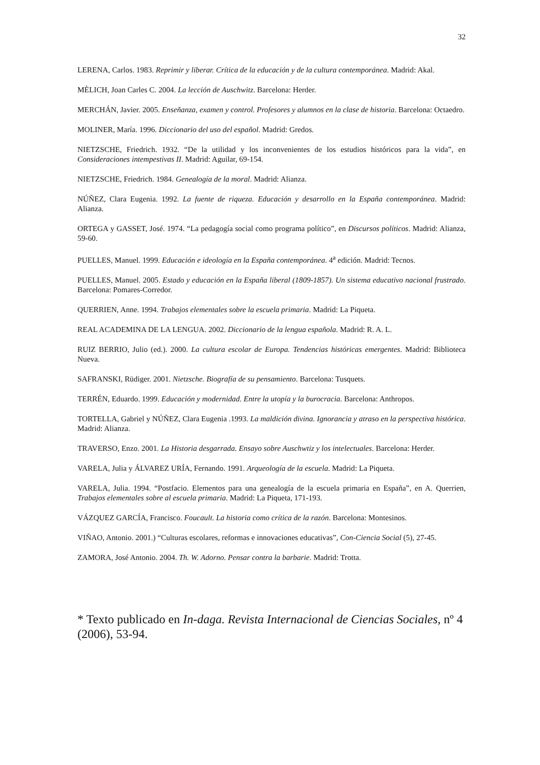32
LERENA, Carlos. 1983. Reprimir y liberar. Crítica de la educación y de la cultura contemporánea. Madrid: Akal.
MÈLICH, Joan Carles C. 2004. La lección de Auschwitz. Barcelona: Herder.
MERCHÁN, Javier. 2005. Enseñanza, examen y control. Profesores y alumnos en la clase de historia. Barcelona: Octaedro.
MOLINER, María. 1996. Diccionario del uso del español. Madrid: Gredos.
NIETZSCHE, Friedrich. 1932. “De la utilidad y los inconvenientes de los estudios históricos para la vida”, en Consideraciones intempestivas II. Madrid: Aguilar, 69-154.
NIETZSCHE, Friedrich. 1984. Genealogía de la moral. Madrid: Alianza.
NÚÑEZ, Clara Eugenia. 1992. La fuente de riqueza. Educación y desarrollo en la España contemporánea. Madrid: Alianza.
ORTEGA y GASSET, José. 1974. “La pedagogía social como programa político”, en Discursos políticos. Madrid: Alianza, 59-60.
PUELLES, Manuel. 1999. Educación e ideología en la España contemporánea. 4<sup>a</sup> edición. Madrid: Tecnos.
PUELLES, Manuel. 2005. Estado y educación en la España liberal (1809-1857). Un sistema educativo nacional frustrado. Barcelona: Pomares-Corredor.
QUERRIEN, Anne. 1994. Trabajos elementales sobre la escuela primaria. Madrid: La Piqueta.
REAL ACADEMINA DE LA LENGUA. 2002. Diccionario de la lengua española. Madrid: R. A. L.
RUIZ BERRIO, Julio (ed.). 2000. La cultura escolar de Europa. Tendencias históricas emergentes. Madrid: Biblioteca Nueva.
SAFRANSKI, Rüdiger. 2001. Nietzsche. Biografía de su pensamiento. Barcelona: Tusquets.
TERRÉN, Eduardo. 1999. Educación y modernidad. Entre la utopía y la burocracia. Barcelona: Anthropos.
TORTELLA, Gabriel y NÚÑEZ, Clara Eugenia .1993. La maldición divina. Ignorancia y atraso en la perspectiva histórica. Madrid: Alianza.
TRAVERSO, Enzo. 2001. La Historia desgarrada. Ensayo sobre Auschwtiz y los intelectuales. Barcelona: Herder.
VARELA, Julia y ÁLVAREZ URÍA, Fernando. 1991. Arqueología de la escuela. Madrid: La Piqueta.
VARELA, Julia. 1994. “Postfacio. Elementos para una genealogía de la escuela primaria en España”, en A. Querrien, Trabajos elementales sobre al escuela primaria. Madrid: La Piqueta, 171-193.
VÁZQUEZ GARCÍA, Francisco. Foucault. La historia como crítica de la razón. Barcelona: Montesinos.
VIÑAO, Antonio. 2001.) “Culturas escolares, reformas e innovaciones educativas”, Con-Ciencia Social (5), 27-45.
ZAMORA, José Antonio. 2004. Th. W. Adorno. Pensar contra la barbarie. Madrid: Trotta.
* Texto publicado en In-daga. Revista Internacional de Ciencias Sociales, nº 4 (2006), 53-94.